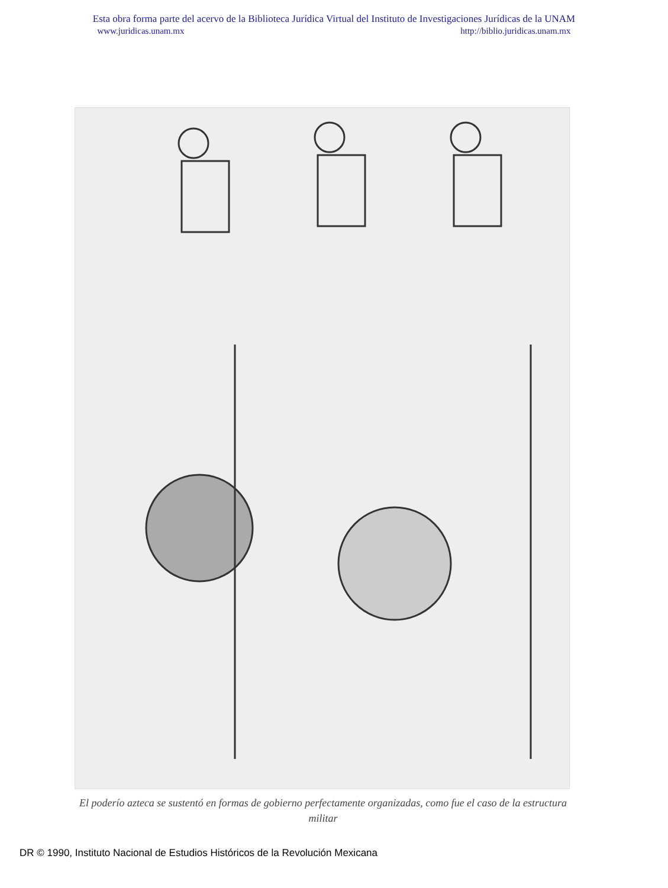Esta obra forma parte del acervo de la Biblioteca Jurídica Virtual del Instituto de Investigaciones Jurídicas de la UNAM
www.juridicas.unam.mx http://biblio.juridicas.unam.mx
El poderío azteca se sustentó en formas de gobierno perfectamente organizadas, como fue el caso de la estructura militar
DR © 1990, Instituto Nacional de Estudios Históricos de la Revolución Mexicana